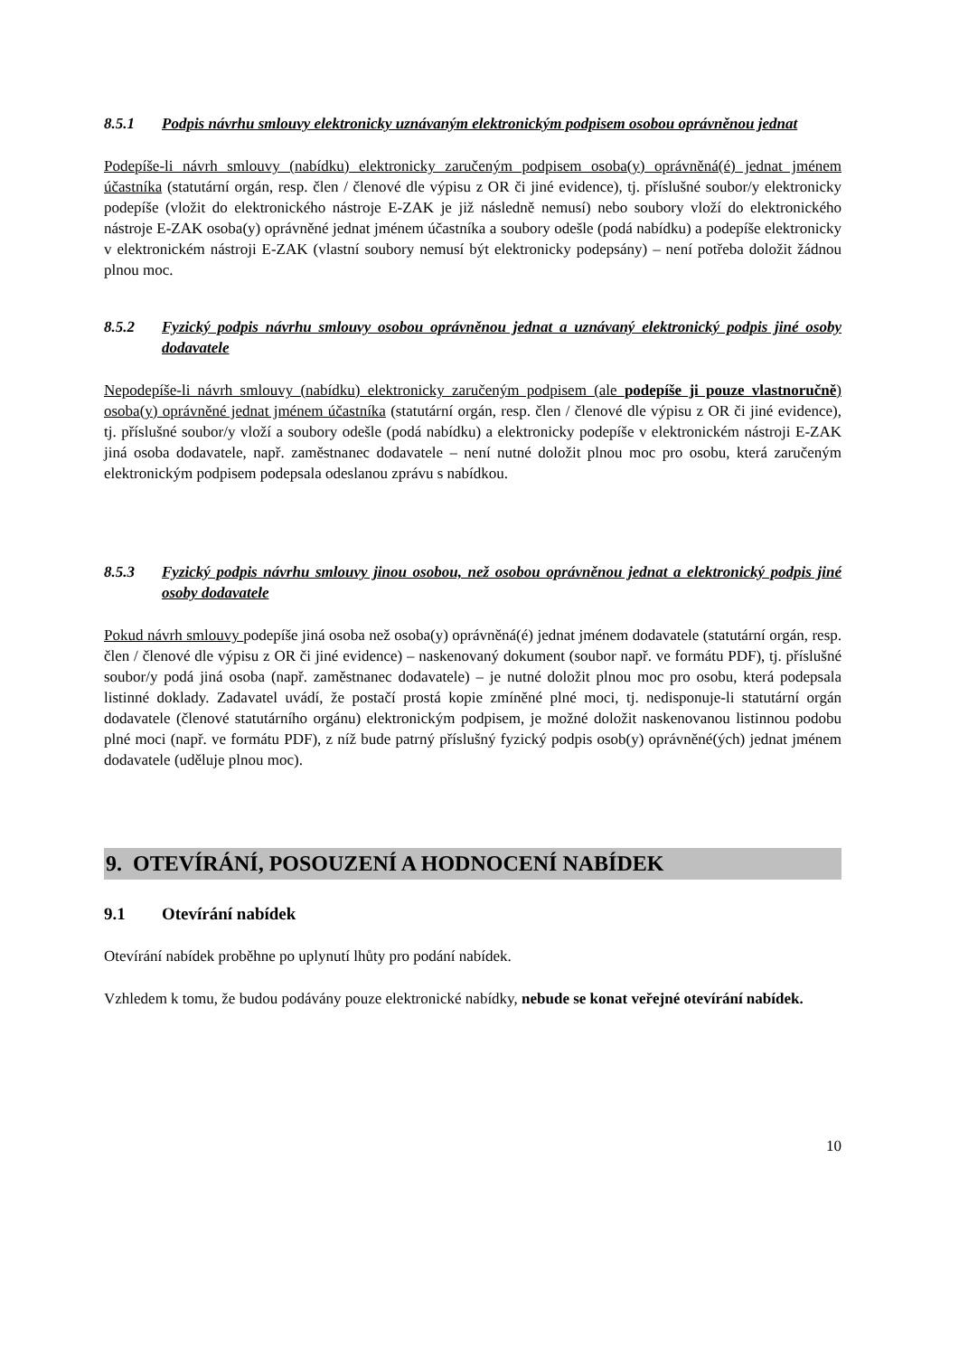8.5.1 Podpis návrhu smlouvy elektronicky uznávaným elektronickým podpisem osobou oprávněnou jednat
Podepíše-li návrh smlouvy (nabídku) elektronicky zaručeným podpisem osoba(y) oprávněná(é) jednat jménem účastníka (statutární orgán, resp. člen / členové dle výpisu z OR či jiné evidence), tj. příslušné soubor/y elektronicky podepíše (vložit do elektronického nástroje E-ZAK je již následně nemusí) nebo soubory vloží do elektronického nástroje E-ZAK osoba(y) oprávněné jednat jménem účastníka a soubory odešle (podá nabídku) a podepíše elektronicky v elektronickém nástroji E-ZAK (vlastní soubory nemusí být elektronicky podepsány) – není potřeba doložit žádnou plnou moc.
8.5.2 Fyzický podpis návrhu smlouvy osobou oprávněnou jednat a uznávaný elektronický podpis jiné osoby dodavatele
Nepodepíše-li návrh smlouvy (nabídku) elektronicky zaručeným podpisem (ale podepíše ji pouze vlastnoručně) osoba(y) oprávněné jednat jménem účastníka (statutární orgán, resp. člen / členové dle výpisu z OR či jiné evidence), tj. příslušné soubor/y vloží a soubory odešle (podá nabídku) a elektronicky podepíše v elektronickém nástroji E-ZAK jiná osoba dodavatele, např. zaměstnanec dodavatele – není nutné doložit plnou moc pro osobu, která zaručeným elektronickým podpisem podepsala odeslanou zprávu s nabídkou.
8.5.3 Fyzický podpis návrhu smlouvy jinou osobou, než osobou oprávněnou jednat a elektronický podpis jiné osoby dodavatele
Pokud návrh smlouvy podepíše jiná osoba než osoba(y) oprávněná(é) jednat jménem dodavatele (statutární orgán, resp. člen / členové dle výpisu z OR či jiné evidence) – naskenovaný dokument (soubor např. ve formátu PDF), tj. příslušné soubor/y podá jiná osoba (např. zaměstnanec dodavatele) – je nutné doložit plnou moc pro osobu, která podepsala listinné doklady. Zadavatel uvádí, že postačí prostá kopie zmíněné plné moci, tj. nedisponuje-li statutární orgán dodavatele (členové statutárního orgánu) elektronickým podpisem, je možné doložit naskenovanou listinnou podobu plné moci (např. ve formátu PDF), z níž bude patrný příslušný fyzický podpis osob(y) oprávněné(ých) jednat jménem dodavatele (uděluje plnou moc).
9. OTEVÍRÁNÍ, POSOUZENÍ A HODNOCENÍ NABÍDEK
9.1 Otevírání nabídek
Otevírání nabídek proběhne po uplynutí lhůty pro podání nabídek.
Vzhledem k tomu, že budou podávány pouze elektronické nabídky, nebude se konat veřejné otevírání nabídek.
10